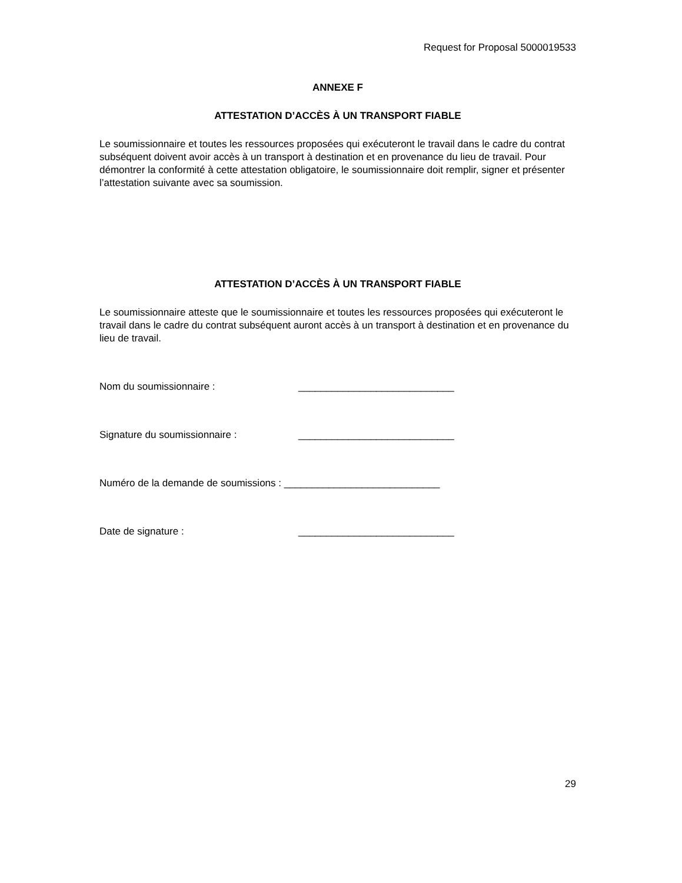Request for Proposal 5000019533
ANNEXE F
ATTESTATION D’ACCÈS À UN TRANSPORT FIABLE
Le soumissionnaire et toutes les ressources proposées qui exécuteront le travail dans le cadre du contrat subséquent doivent avoir accès à un transport à destination et en provenance du lieu de travail. Pour démontrer la conformité à cette attestation obligatoire, le soumissionnaire doit remplir, signer et présenter l’attestation suivante avec sa soumission.
ATTESTATION D’ACCÈS À UN TRANSPORT FIABLE
Le soumissionnaire atteste que le soumissionnaire et toutes les ressources proposées qui exécuteront le travail dans le cadre du contrat subséquent auront accès à un transport à destination et en provenance du lieu de travail.
Nom du soumissionnaire : ____________________________
Signature du soumissionnaire : ____________________________
Numéro de la demande de soumissions : ____________________________
Date de signature : ____________________________
29